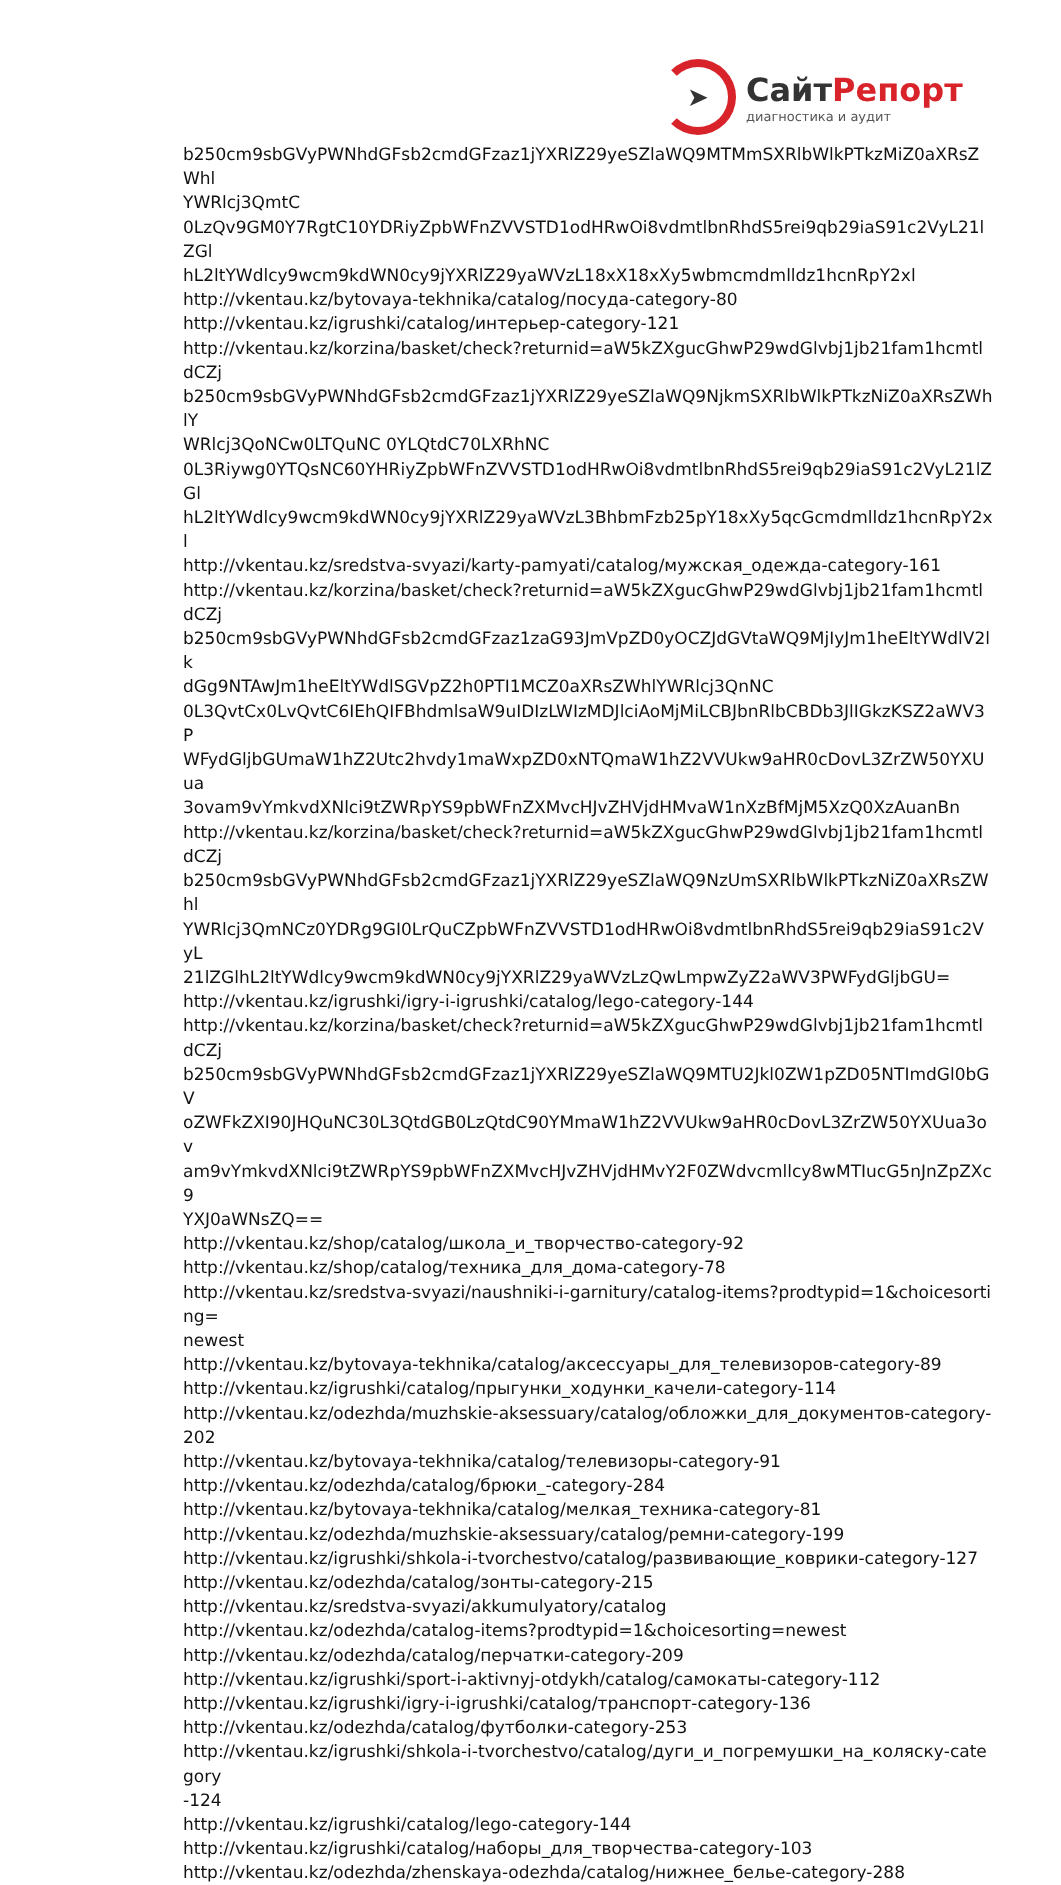➤
СайтРепорт
диагностика и аудит
b250cm9sbGVyPWNhdGFsb2cmdGFzaz1jYXRlZ29yeSZlaWQ9MTMmSXRlbWlkPTkzMiZ0aXRsZWhl
YWRlcj3QmtC
0LzQv9GM0Y7RgtC10YDRiyZpbWFnZVVSTD1odHRwOi8vdmtlbnRhdS5rei9qb29iaS91c2VyL21lZGl
hL2ltYWdlcy9wcm9kdWN0cy9jYXRlZ29yaWVzL18xX18xXy5wbmcmdmlldz1hcnRpY2xl
http://vkentau.kz/bytovaya-tekhnika/catalog/посуда-category-80
http://vkentau.kz/igrushki/catalog/интерьер-category-121
http://vkentau.kz/korzina/basket/check?returnid=aW5kZXgucGhwP29wdGlvbj1jb21fam1hcmtldCZj
b250cm9sbGVyPWNhdGFsb2cmdGFzaz1jYXRlZ29yeSZlaWQ9NjkmSXRlbWlkPTkzNiZ0aXRsZWhlY
WRlcj3QoNCw0LTQuNC 0YLQtdC70LXRhNC
0L3Riywg0YTQsNC60YHRiyZpbWFnZVVSTD1odHRwOi8vdmtlbnRhdS5rei9qb29iaS91c2VyL21lZGl
hL2ltYWdlcy9wcm9kdWN0cy9jYXRlZ29yaWVzL3BhbmFzb25pY18xXy5qcGcmdmlldz1hcnRpY2xl
http://vkentau.kz/sredstva-svyazi/karty-pamyati/catalog/мужская_одежда-category-161
http://vkentau.kz/korzina/basket/check?returnid=aW5kZXgucGhwP29wdGlvbj1jb21fam1hcmtldCZj
b250cm9sbGVyPWNhdGFsb2cmdGFzaz1zaG93JmVpZD0yOCZJdGVtaWQ9MjIyJm1heEltYWdlV2lk
dGg9NTAwJm1heEltYWdlSGVpZ2h0PTI1MCZ0aXRsZWhlYWRlcj3QnNC
0L3QvtCx0LvQvtC6IEhQIFBhdmlsaW9uIDIzLWIzMDJlciAoMjMiLCBJbnRlbCBDb3JlIGkzKSZ2aWV3P
WFydGljbGUmaW1hZ2Utc2hvdy1maWxpZD0xNTQmaW1hZ2VVUkw9aHR0cDovL3ZrZW50YXUua
3ovam9vYmkvdXNlci9tZWRpYS9pbWFnZXMvcHJvZHVjdHMvaW1nXzBfMjM5XzQ0XzAuanBn
http://vkentau.kz/korzina/basket/check?returnid=aW5kZXgucGhwP29wdGlvbj1jb21fam1hcmtldCZj
b250cm9sbGVyPWNhdGFsb2cmdGFzaz1jYXRlZ29yeSZlaWQ9NzUmSXRlbWlkPTkzNiZ0aXRsZWhl
YWRlcj3QmNCz0YDRg9GI0LrQuCZpbWFnZVVSTD1odHRwOi8vdmtlbnRhdS5rei9qb29iaS91c2VyL
21lZGlhL2ltYWdlcy9wcm9kdWN0cy9jYXRlZ29yaWVzLzQwLmpwZyZ2aWV3PWFydGljbGU=
http://vkentau.kz/igrushki/igry-i-igrushki/catalog/lego-category-144
http://vkentau.kz/korzina/basket/check?returnid=aW5kZXgucGhwP29wdGlvbj1jb21fam1hcmtldCZj
b250cm9sbGVyPWNhdGFsb2cmdGFzaz1jYXRlZ29yeSZlaWQ9MTU2Jkl0ZW1pZD05NTImdGl0bGV
oZWFkZXI90JHQuNC30L3QtdGB0LzQtdC90YMmaW1hZ2VVUkw9aHR0cDovL3ZrZW50YXUua3ov
am9vYmkvdXNlci9tZWRpYS9pbWFnZXMvcHJvZHVjdHMvY2F0ZWdvcmllcy8wMTIucG5nJnZpZXc9
YXJ0aWNsZQ==
http://vkentau.kz/shop/catalog/школа_и_творчество-category-92
http://vkentau.kz/shop/catalog/техника_для_дома-category-78
http://vkentau.kz/sredstva-svyazi/naushniki-i-garnitury/catalog-items?prodtypid=1&choicesorting=
newest
http://vkentau.kz/bytovaya-tekhnika/catalog/аксессуары_для_телевизоров-category-89
http://vkentau.kz/igrushki/catalog/прыгунки_ходунки_качели-category-114
http://vkentau.kz/odezhda/muzhskie-aksessuary/catalog/обложки_для_документов-category-202
http://vkentau.kz/bytovaya-tekhnika/catalog/телевизоры-category-91
http://vkentau.kz/odezhda/catalog/брюки_-category-284
http://vkentau.kz/bytovaya-tekhnika/catalog/мелкая_техника-category-81
http://vkentau.kz/odezhda/muzhskie-aksessuary/catalog/ремни-category-199
http://vkentau.kz/igrushki/shkola-i-tvorchestvo/catalog/развивающие_коврики-category-127
http://vkentau.kz/odezhda/catalog/зонты-category-215
http://vkentau.kz/sredstva-svyazi/akkumulyatory/catalog
http://vkentau.kz/odezhda/catalog-items?prodtypid=1&choicesorting=newest
http://vkentau.kz/odezhda/catalog/перчатки-category-209
http://vkentau.kz/igrushki/sport-i-aktivnyj-otdykh/catalog/самокаты-category-112
http://vkentau.kz/igrushki/igry-i-igrushki/catalog/транспорт-category-136
http://vkentau.kz/odezhda/catalog/футболки-category-253
http://vkentau.kz/igrushki/shkola-i-tvorchestvo/catalog/дуги_и_погремушки_на_коляску-category
-124
http://vkentau.kz/igrushki/catalog/lego-category-144
http://vkentau.kz/igrushki/catalog/наборы_для_творчества-category-103
http://vkentau.kz/odezhda/zhenskaya-odezhda/catalog/нижнее_белье-category-288